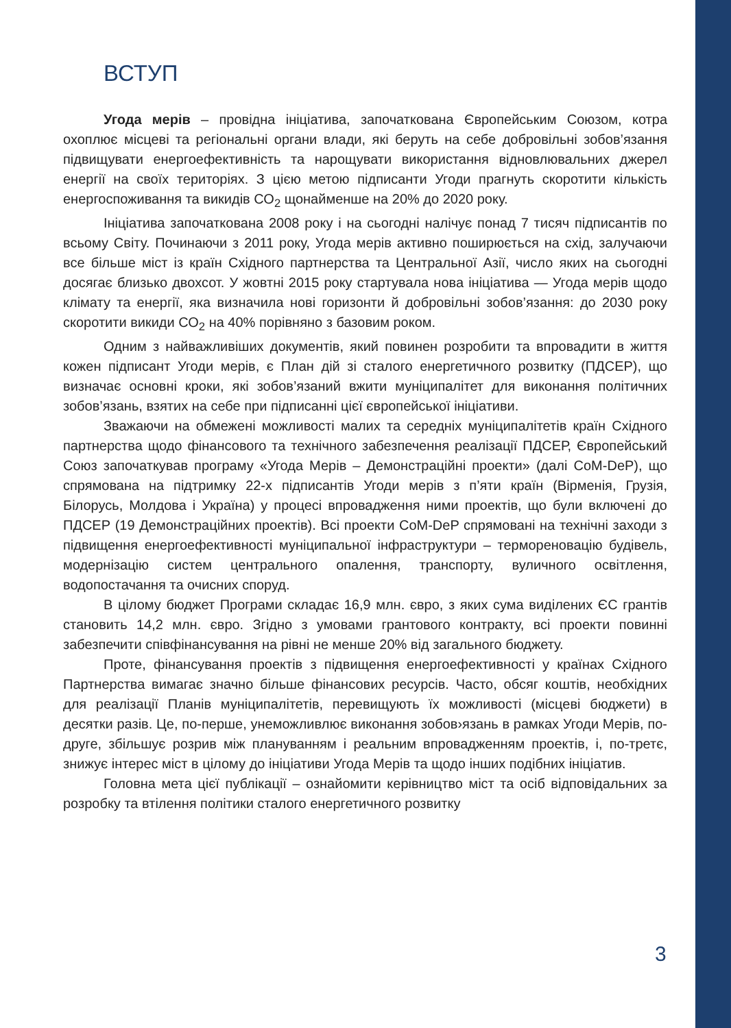ВСТУП
Угода мерів – провідна ініціатива, започаткована Європейським Союзом, котра охоплює місцеві та регіональні органи влади, які беруть на себе добровільні зобов’язання підвищувати енергоефективність та нарощувати використання відновлювальних джерел енергії на своїх територіях. З цією метою підписанти Угоди прагнуть скоротити кількість енергоспоживання та викидів СО<sub>2</sub> щонайменше на 20% до 2020 року.
Ініціатива започаткована 2008 року і на сьогодні налічує понад 7 тисяч підписантів по всьому Світу. Починаючи з 2011 року, Угода мерів активно поширюється на схід, залучаючи все більше міст із країн Східного партнерства та Центральної Азії, число яких на сьогодні досягає близько двохсот. У жовтні 2015 року стартувала нова ініціатива — Угода мерів щодо клімату та енергії, яка визначила нові горизонти й добровільні зобов’язання: до 2030 року скоротити викиди СО<sub>2</sub> на 40% порівняно з базовим роком.
Одним з найважливіших документів, який повинен розробити та впровадити в життя кожен підписант Угоди мерів, є План дій зі сталого енергетичного розвитку (ПДСЕР), що визначає основні кроки, які зобов’язаний вжити муніципалітет для виконання політичних зобов’язань, взятих на себе при підписанні цієї європейської ініціативи.
Зважаючи на обмежені можливості малих та середніх муніципалітетів країн Східного партнерства щодо фінансового та технічного забезпечення реалізації ПДСЕР, Європейський Союз започаткував програму «Угода Мерів – Демонстраційні проекти» (далі CoM-DeP), що спрямована на підтримку 22-х підписантів Угоди мерів з п’яти країн (Вірменія, Грузія, Білорусь, Молдова і Україна) у процесі впровадження ними проектів, що були включені до ПДСЕР (19 Демонстраційних проектів). Всі проекти CoM-DeP спрямовані на технічні заходи з підвищення енергоефективності муніципальної інфраструктури – термореновацію будівель, модернізацію систем центрального опалення, транспорту, вуличного освітлення, водопостачання та очисних споруд.
В цілому бюджет Програми складає 16,9 млн. євро, з яких сума виділених ЄС грантів становить 14,2 млн. євро. Згідно з умовами грантового контракту, всі проекти повинні забезпечити співфінансування на рівні не менше 20% від загального бюджету.
Проте, фінансування проектів з підвищення енергоефективності у країнах Східного Партнерства вимагає значно більше фінансових ресурсів. Часто, обсяг коштів, необхідних для реалізації Планів муніципалітетів, перевищують їх можливості (місцеві бюджети) в десятки разів. Це, по-перше, унеможливлює виконання зобов›язань в рамках Угоди Мерів, по-друге, збільшує розрив між плануванням і реальним впровадженням проектів, і, по-третє, знижує інтерес міст в цілому до ініціативи Угода Мерів та щодо інших подібних ініціатив.
Головна мета цієї публікації – ознайомити керівництво міст та осіб відповідальних за розробку та втілення політики сталого енергетичного розвитку
3